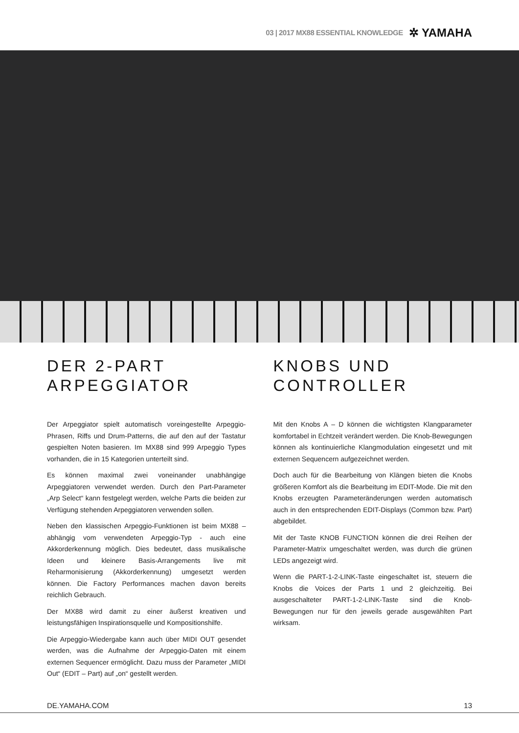03 | 2017 MX88 ESSENTIAL KNOWLEDGE ✲ YAMAHA
DER 2-PART ARPEGGIATOR
Der Arpeggiator spielt automatisch voreingestellte Arpeggio-Phrasen, Riffs und Drum-Patterns, die auf den auf der Tastatur gespielten Noten basieren. Im MX88 sind 999 Arpeggio Types vorhanden, die in 15 Kategorien unterteilt sind.
Es können maximal zwei voneinander unabhängige Arpeggiatoren verwendet werden. Durch den Part-Parameter „Arp Select“ kann festgelegt werden, welche Parts die beiden zur Verfügung stehenden Arpeggiatoren verwenden sollen.
Neben den klassischen Arpeggio-Funktionen ist beim MX88 – abhängig vom verwendeten Arpeggio-Typ - auch eine Akkorderkennung möglich. Dies bedeutet, dass musikalische Ideen und kleinere Basis-Arrangements live mit Reharmonisierung (Akkorderkennung) umgesetzt werden können. Die Factory Performances machen davon bereits reichlich Gebrauch.
Der MX88 wird damit zu einer äußerst kreativen und leistungsfähigen Inspirationsquelle und Kompositionshilfe.
Die Arpeggio-Wiedergabe kann auch über MIDI OUT gesendet werden, was die Aufnahme der Arpeggio-Daten mit einem externen Sequencer ermöglicht. Dazu muss der Parameter „MIDI Out“ (EDIT – Part) auf „on“ gestellt werden.
KNOBS UND CONTROLLER
Mit den Knobs A – D können die wichtigsten Klangparameter komfortabel in Echtzeit verändert werden. Die Knob-Bewegungen können als kontinuierliche Klangmodulation eingesetzt und mit externen Sequencern aufgezeichnet werden.
Doch auch für die Bearbeitung von Klängen bieten die Knobs größeren Komfort als die Bearbeitung im EDIT-Mode. Die mit den Knobs erzeugten Parameteränderungen werden automatisch auch in den entsprechenden EDIT-Displays (Common bzw. Part) abgebildet.
Mit der Taste KNOB FUNCTION können die drei Reihen der Parameter-Matrix umgeschaltet werden, was durch die grünen LEDs angezeigt wird.
Wenn die PART-1-2-LINK-Taste eingeschaltet ist, steuern die Knobs die Voices der Parts 1 und 2 gleichzeitig. Bei ausgeschalteter PART-1-2-LINK-Taste sind die Knob-Bewegungen nur für den jeweils gerade ausgewählten Part wirksam.
DE.YAMAHA.COM 13